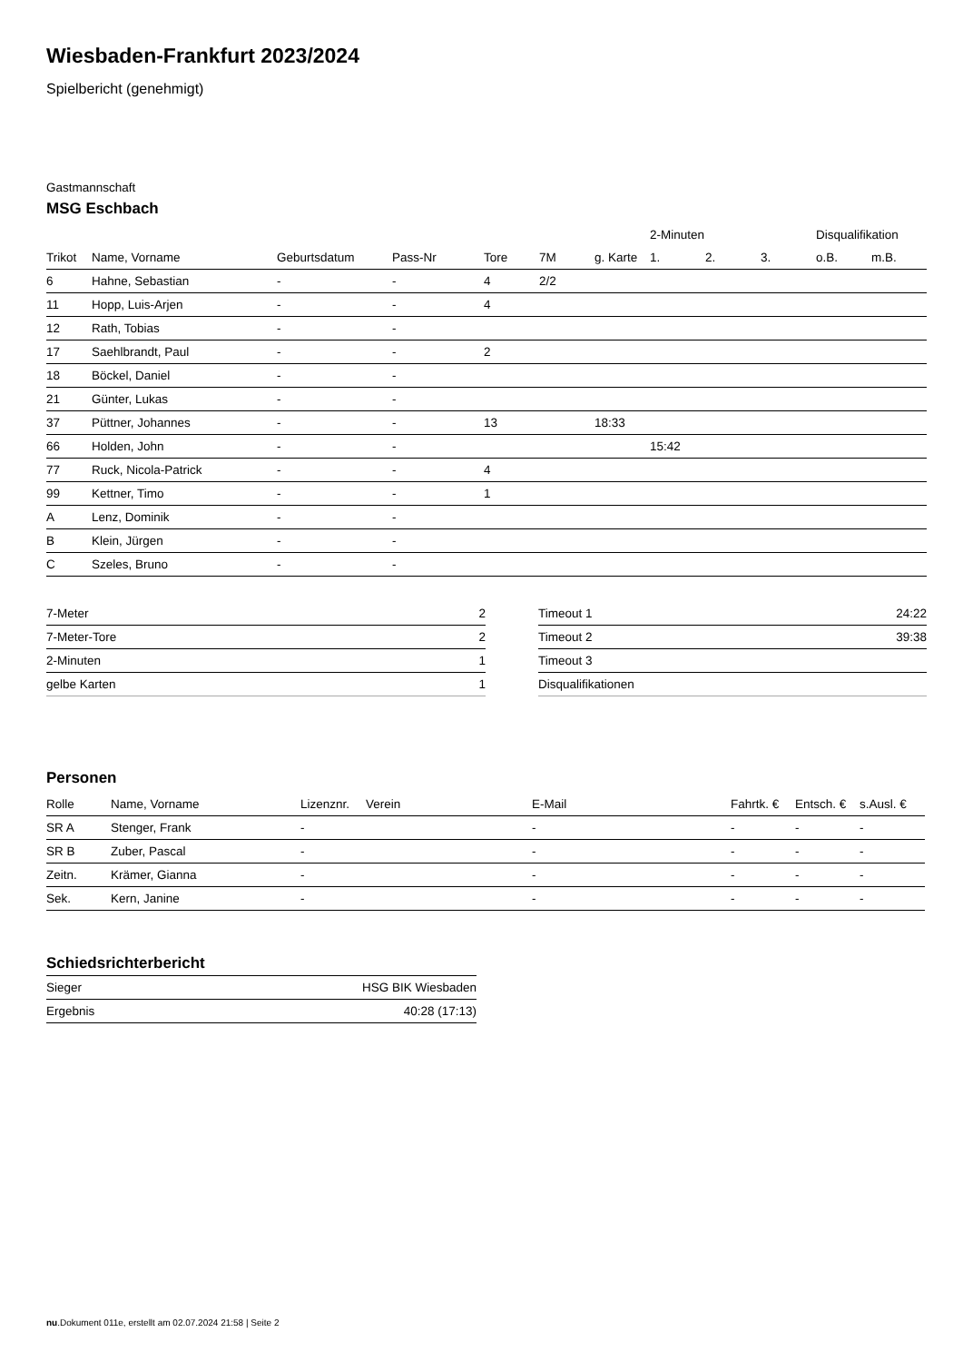Wiesbaden-Frankfurt 2023/2024
Spielbericht (genehmigt)
Gastmannschaft
MSG Eschbach
| | | | | | | | 2-Minuten | | | Disqualifikation | |
| --- | --- | --- | --- | --- | --- | --- | --- | --- | --- | --- | --- |
| Trikot | Name, Vorname | Geburtsdatum | Pass-Nr | Tore | 7M | g. Karte | 1. | 2. | 3. | o.B. | m.B. |
| 6 | Hahne, Sebastian | - | - | 4 | 2/2 | | | | | | |
| 11 | Hopp, Luis-Arjen | - | - | 4 | | | | | | | |
| 12 | Rath, Tobias | - | - | | | | | | | | |
| 17 | Saehlbrandt, Paul | - | - | 2 | | | | | | | |
| 18 | Böckel, Daniel | - | - | | | | | | | | |
| 21 | Günter, Lukas | - | - | | | | | | | | |
| 37 | Püttner, Johannes | - | - | 13 | | 18:33 | | | | | |
| 66 | Holden, John | - | - | | | | 15:42 | | | | |
| 77 | Ruck, Nicola-Patrick | - | - | 4 | | | | | | | |
| 99 | Kettner, Timo | - | - | 1 | | | | | | | |
| A | Lenz, Dominik | - | - | | | | | | | | |
| B | Klein, Jürgen | - | - | | | | | | | | |
| C | Szeles, Bruno | - | - | | | | | | | | |
| 7-Meter | 2 |
| 7-Meter-Tore | 2 |
| 2-Minuten | 1 |
| gelbe Karten | 1 |
| Timeout 1 | 24:22 |
| Timeout 2 | 39:38 |
| Timeout 3 | |
| Disqualifikationen | |
Personen
| Rolle | Name, Vorname | Lizenznr. | Verein | E-Mail | Fahrtk. € | Entsch. € | s.Ausl. € |
| --- | --- | --- | --- | --- | --- | --- | --- |
| SR A | Stenger, Frank | - | | - | - | - | - |
| SR B | Zuber, Pascal | - | | - | - | - | - |
| Zeitn. | Krämer, Gianna | - | | - | - | - | - |
| Sek. | Kern, Janine | - | | - | - | - | - |
Schiedsrichterbericht
| Sieger | HSG BIK Wiesbaden |
| Ergebnis | 40:28 (17:13) |
nu.Dokument 011e, erstellt am 02.07.2024 21:58 | Seite 2